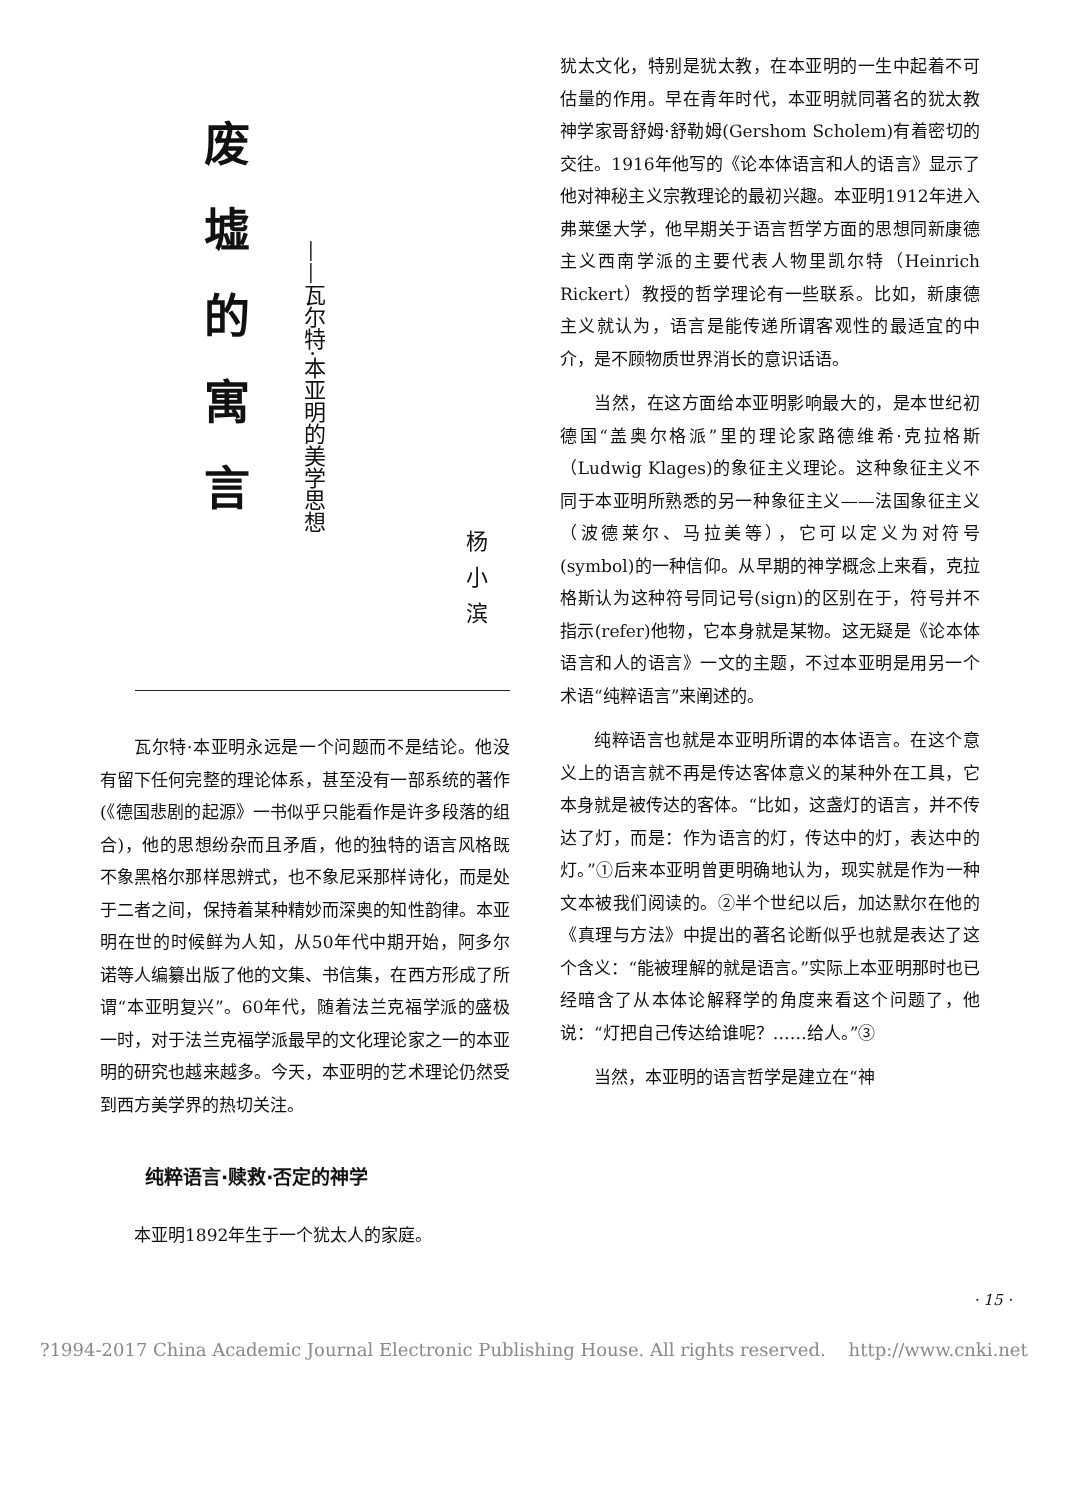废墟的寓言
——瓦尔特·本亚明的美学思想
杨小滨
瓦尔特·本亚明永远是一个问题而不是结论。他没有留下任何完整的理论体系，甚至没有一部系统的著作(《德国悲剧的起源》一书似乎只能看作是许多段落的组合)，他的思想纷杂而且矛盾，他的独特的语言风格既不象黑格尔那样思辨式，也不象尼采那样诗化，而是处于二者之间，保持着某种精妙而深奥的知性韵律。本亚明在世的时候鲜为人知，从50年代中期开始，阿多尔诺等人编纂出版了他的文集、书信集，在西方形成了所谓“本亚明复兴”。60年代，随着法兰克福学派的盛极一时，对于法兰克福学派最早的文化理论家之一的本亚明的研究也越来越多。今天，本亚明的艺术理论仍然受到西方美学界的热切关注。
纯粹语言·赎救·否定的神学
本亚明1892年生于一个犹太人的家庭。
犹太文化，特别是犹太教，在本亚明的一生中起着不可估量的作用。早在青年时代，本亚明就同著名的犹太教神学家哥舒姆·舒勒姆(Gershom Scholem)有着密切的交往。1916年他写的《论本体语言和人的语言》显示了他对神秘主义宗教理论的最初兴趣。本亚明1912年进入弗莱堡大学，他早期关于语言哲学方面的思想同新康德主义西南学派的主要代表人物里凯尔特（Heinrich Rickert）教授的哲学理论有一些联系。比如，新康德主义就认为，语言是能传递所谓客观性的最适宜的中介，是不顾物质世界消长的意识话语。
当然，在这方面给本亚明影响最大的，是本世纪初德国“盖奥尔格派”里的理论家路德维希·克拉格斯（Ludwig Klages)的象征主义理论。这种象征主义不同于本亚明所熟悉的另一种象征主义——法国象征主义（波德莱尔、马拉美等），它可以定义为对符号(symbol)的一种信仰。从早期的神学概念上来看，克拉格斯认为这种符号同记号(sign)的区别在于，符号并不指示(refer)他物，它本身就是某物。这无疑是《论本体语言和人的语言》一文的主题，不过本亚明是用另一个术语“纯粹语言”来阐述的。
纯粹语言也就是本亚明所谓的本体语言。在这个意义上的语言就不再是传达客体意义的某种外在工具，它本身就是被传达的客体。“比如，这盏灯的语言，并不传达了灯，而是：作为语言的灯，传达中的灯，表达中的灯。”①后来本亚明曾更明确地认为，现实就是作为一种文本被我们阅读的。②半个世纪以后，加达默尔在他的《真理与方法》中提出的著名论断似乎也就是表达了这个含义：“能被理解的就是语言。”实际上本亚明那时也已经暗含了从本体论解释学的角度来看这个问题了，他说：“灯把自己传达给谁呢？……给人。”③
当然，本亚明的语言哲学是建立在“神
· 15 ·
?1994-2017 China Academic Journal Electronic Publishing House. All rights reserved. http://www.cnki.net